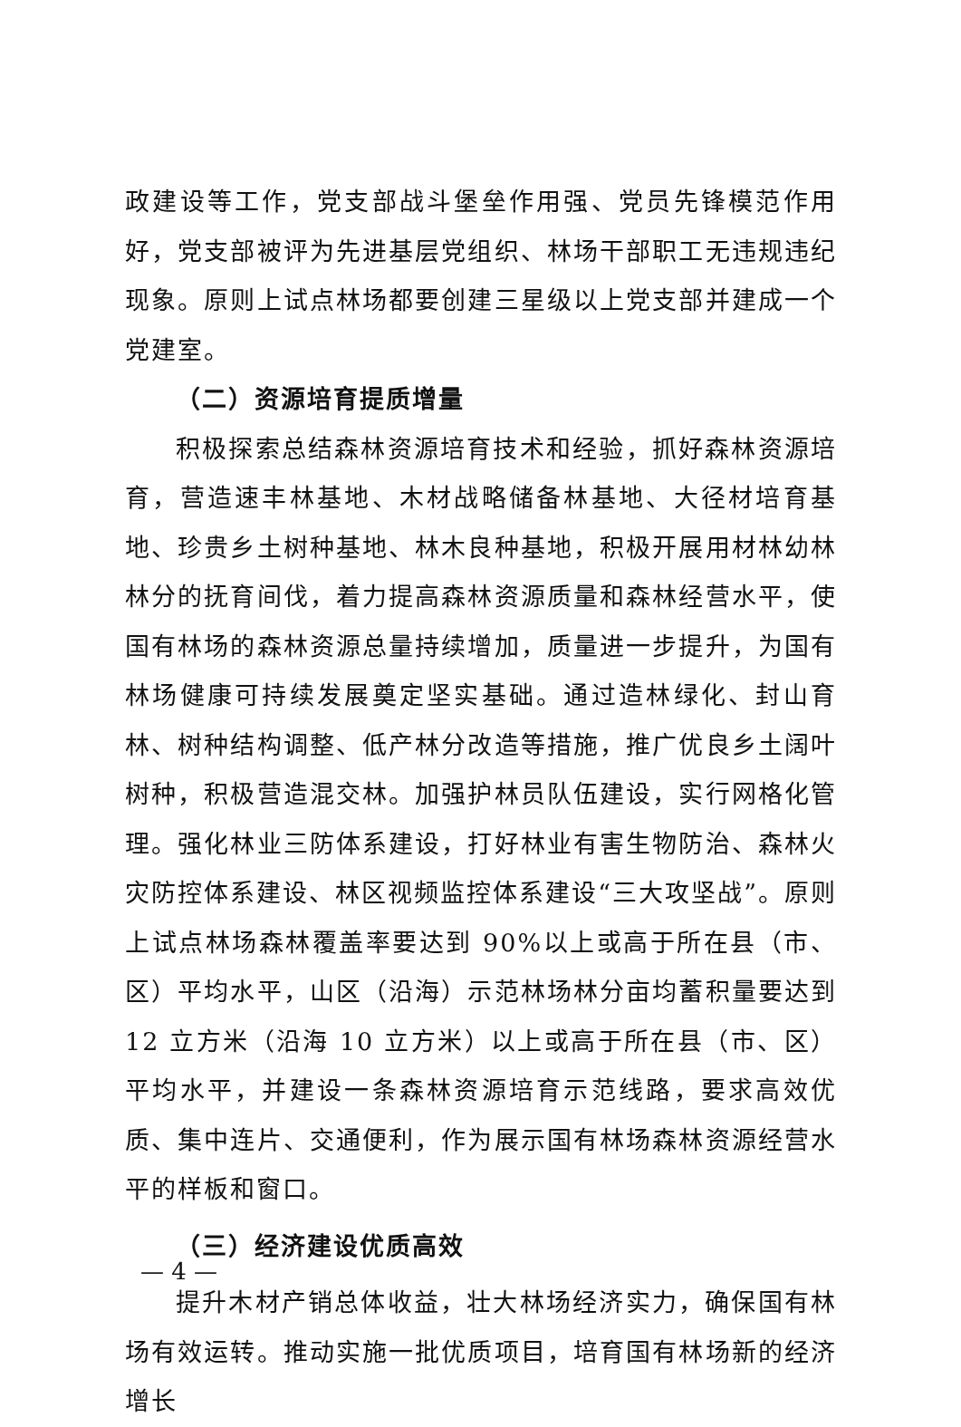政建设等工作，党支部战斗堡垒作用强、党员先锋模范作用好，党支部被评为先进基层党组织、林场干部职工无违规违纪现象。原则上试点林场都要创建三星级以上党支部并建成一个党建室。
（二）资源培育提质增量
积极探索总结森林资源培育技术和经验，抓好森林资源培育，营造速丰林基地、木材战略储备林基地、大径材培育基地、珍贵乡土树种基地、林木良种基地，积极开展用材林幼林林分的抚育间伐，着力提高森林资源质量和森林经营水平，使国有林场的森林资源总量持续增加，质量进一步提升，为国有林场健康可持续发展奠定坚实基础。通过造林绿化、封山育林、树种结构调整、低产林分改造等措施，推广优良乡土阔叶树种，积极营造混交林。加强护林员队伍建设，实行网格化管理。强化林业三防体系建设，打好林业有害生物防治、森林火灾防控体系建设、林区视频监控体系建设“三大攻坚战”。原则上试点林场森林覆盖率要达到 90%以上或高于所在县（市、区）平均水平，山区（沿海）示范林场林分亩均蓄积量要达到 12 立方米（沿海 10 立方米）以上或高于所在县（市、区）平均水平，并建设一条森林资源培育示范线路，要求高效优质、集中连片、交通便利，作为展示国有林场森林资源经营水平的样板和窗口。
（三）经济建设优质高效
提升木材产销总体收益，壮大林场经济实力，确保国有林场有效运转。推动实施一批优质项目，培育国有林场新的经济增长
— 4 —